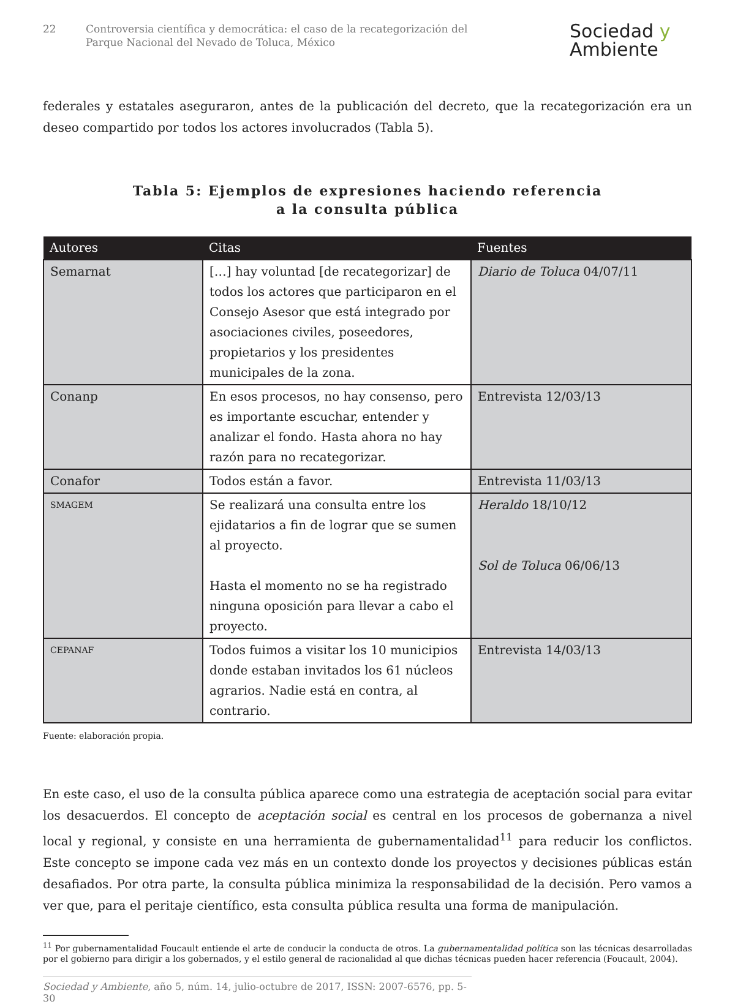22 Controversia científica y democrática: el caso de la recategorización del
Parque Nacional del Nevado de Toluca, México
Sociedad y
Ambiente
federales y estatales aseguraron, antes de la publicación del decreto, que la recategorización era un deseo compartido por todos los actores involucrados (Tabla 5).
Tabla 5: Ejemplos de expresiones haciendo referencia
a la consulta pública
| Autores | Citas | Fuentes |
| --- | --- | --- |
| Semarnat | […] hay voluntad [de recategorizar] de todos los actores que participaron en el Consejo Asesor que está integrado por asociaciones civiles, poseedores, propietarios y los presidentes municipales de la zona. | Diario de Toluca 04/07/11 |
| Conanp | En esos procesos, no hay consenso, pero es importante escuchar, entender y analizar el fondo. Hasta ahora no hay razón para no recategorizar. | Entrevista 12/03/13 |
| Conafor | Todos están a favor. | Entrevista 11/03/13 |
| SMAGEM | Se realizará una consulta entre los ejidatarios a fin de lograr que se sumen al proyecto. Hasta el momento no se ha registrado ninguna oposición para llevar a cabo el proyecto. | Heraldo 18/10/12 Sol de Toluca 06/06/13 |
| CEPANAF | Todos fuimos a visitar los 10 municipios donde estaban invitados los 61 núcleos agrarios. Nadie está en contra, al contrario. | Entrevista 14/03/13 |
Fuente: elaboración propia.
En este caso, el uso de la consulta pública aparece como una estrategia de aceptación social para evitar los desacuerdos. El concepto de aceptación social es central en los procesos de gobernanza a nivel local y regional, y consiste en una herramienta de gubernamentalidad<sup>11</sup> para reducir los conflictos. Este concepto se impone cada vez más en un contexto donde los proyectos y decisiones públicas están desafiados. Por otra parte, la consulta pública minimiza la responsabilidad de la decisión. Pero vamos a ver que, para el peritaje científico, esta consulta pública resulta una forma de manipulación.
<sup>11</sup> Por gubernamentalidad Foucault entiende el arte de conducir la conducta de otros. La gubernamentalidad política son las técnicas desarrolladas por el gobierno para dirigir a los gobernados, y el estilo general de racionalidad al que dichas técnicas pueden hacer referencia (Foucault, 2004).
Sociedad y Ambiente, año 5, núm. 14, julio-octubre de 2017, ISSN: 2007-6576, pp. 5-30